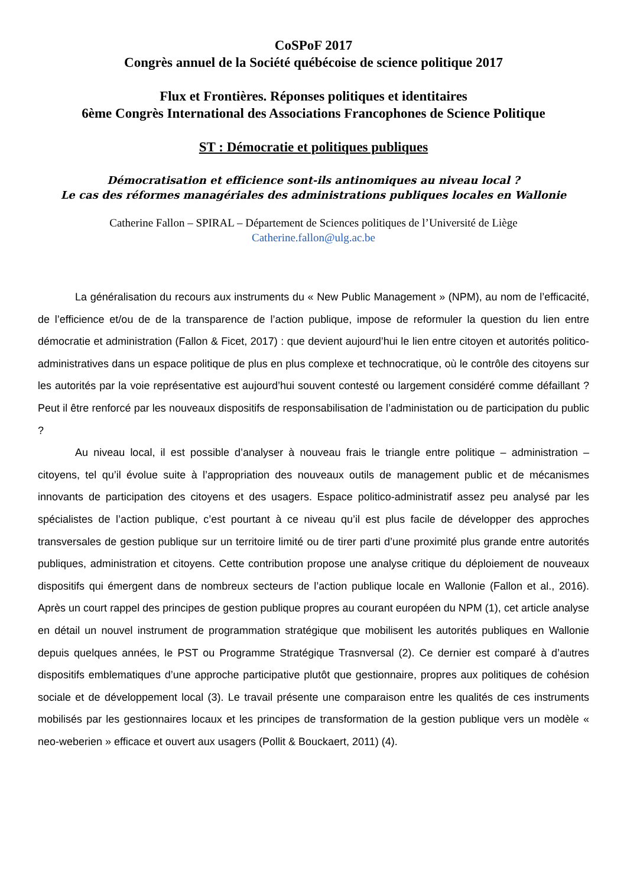CoSPoF 2017
Congrès annuel de la Société québécoise de science politique 2017
Flux et Frontières. Réponses politiques et identitaires
6ème Congrès International des Associations Francophones de Science Politique
ST : Démocratie et politiques publiques
Démocratisation et efficience sont-ils antinomiques au niveau local ?
Le cas des réformes managériales des administrations publiques locales en Wallonie
Catherine Fallon – SPIRAL – Département de Sciences politiques de l’Université de Liège
Catherine.fallon@ulg.ac.be
La généralisation du recours aux instruments du « New Public Management » (NPM), au nom de l’efficacité, de l’efficience et/ou de de la transparence de l’action publique, impose de reformuler la question du lien entre démocratie et administration (Fallon & Ficet, 2017) : que devient aujourd’hui le lien entre citoyen et autorités politico-administratives dans un espace politique de plus en plus complexe et technocratique, où le contrôle des citoyens sur les autorités par la voie représentative est aujourd’hui souvent contesté ou largement considéré comme défaillant ? Peut il être renforcé par les nouveaux dispositifs de responsabilisation de l’administation ou de participation du public ?
Au niveau local, il est possible d’analyser à nouveau frais le triangle entre politique – administration – citoyens, tel qu’il évolue suite à l’appropriation des nouveaux outils de management public et de mécanismes innovants de participation des citoyens et des usagers. Espace politico-administratif assez peu analysé par les spécialistes de l’action publique, c’est pourtant à ce niveau qu’il est plus facile de développer des approches transversales de gestion publique sur un territoire limité ou de tirer parti d’une proximité plus grande entre autorités publiques, administration et citoyens. Cette contribution propose une analyse critique du déploiement de nouveaux dispositifs qui émergent dans de nombreux secteurs de l’action publique locale en Wallonie (Fallon et al., 2016). Après un court rappel des principes de gestion publique propres au courant européen du NPM (1), cet article analyse en détail un nouvel instrument de programmation stratégique que mobilisent les autorités publiques en Wallonie depuis quelques années, le PST ou Programme Stratégique Trasnversal (2). Ce dernier est comparé à d’autres dispositifs emblematiques d’une approche participative plutôt que gestionnaire, propres aux politiques de cohésion sociale et de développement local (3). Le travail présente une comparaison entre les qualités de ces instruments mobilisés par les gestionnaires locaux et les principes de transformation de la gestion publique vers un modèle « neo-weberien » efficace et ouvert aux usagers (Pollit & Bouckaert, 2011) (4).